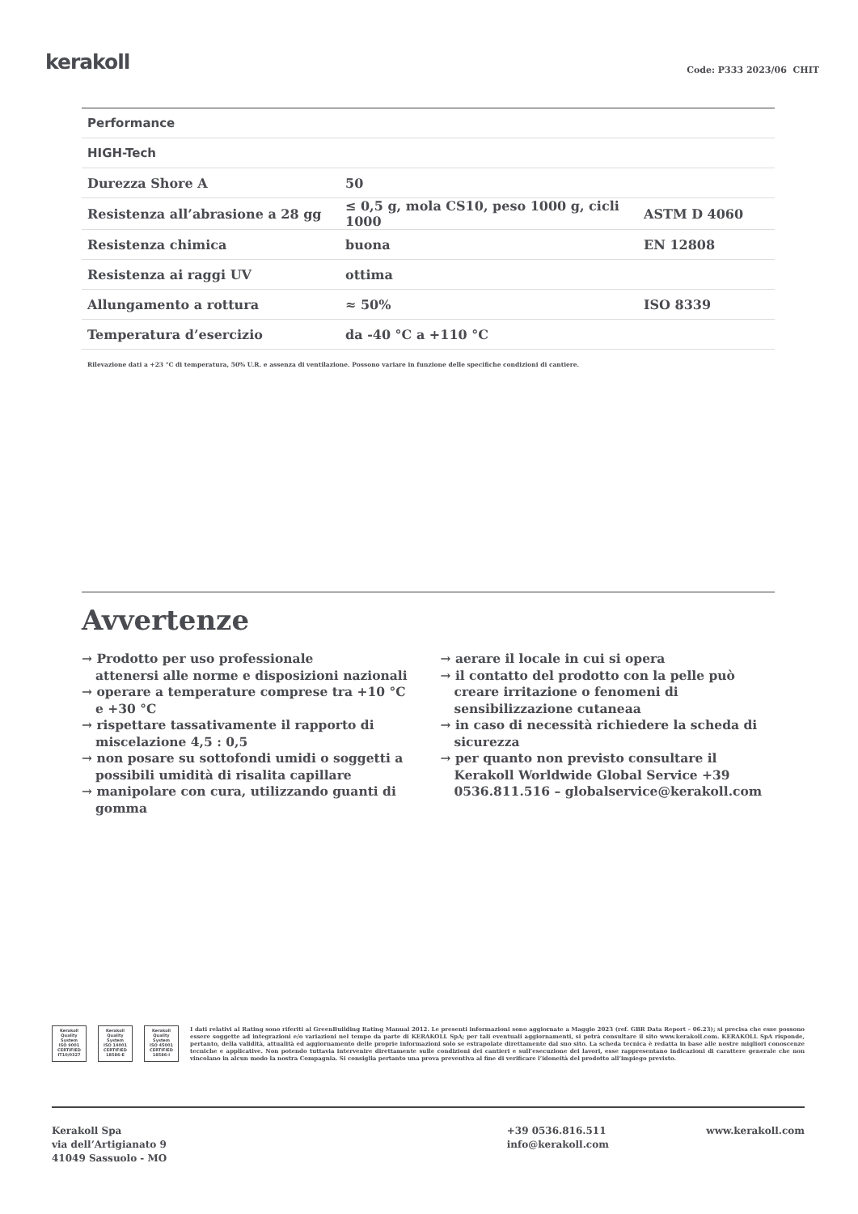kerakoll
Code: P333 2023/06 CHIT
| Performance | | |
| HIGH-Tech | | |
| Durezza Shore A | 50 | |
| Resistenza all’abrasione a 28 gg | ≤ 0,5 g, mola CS10, peso 1000 g, cicli 1000 | ASTM D 4060 |
| Resistenza chimica | buona | EN 12808 |
| Resistenza ai raggi UV | ottima | |
| Allungamento a rottura | ≈ 50% | ISO 8339 |
| Temperatura d’esercizio | da -40 °C a +110 °C | |
Rilevazione dati a +23 °C di temperatura, 50% U.R. e assenza di ventilazione. Possono variare in funzione delle specifiche condizioni di cantiere.
Avvertenze
→ Prodotto per uso professionale
attenersi alle norme e disposizioni nazionali
→ operare a temperature comprese tra +10 °C e +30 °C
→ rispettare tassativamente il rapporto di miscelazione 4,5 : 0,5
→ non posare su sottofondi umidi o soggetti a possibili umidità di risalita capillare
→ manipolare con cura, utilizzando guanti di gomma
→ aerare il locale in cui si opera
→ il contatto del prodotto con la pelle può creare irritazione o fenomeni di sensibilizzazione cutaneaa
→ in caso di necessità richiedere la scheda di sicurezza
→ per quanto non previsto consultare il Kerakoll Worldwide Global Service +39 0536.811.516 – globalservice@kerakoll.com
Kerakoll Quality System
ISO 9001 CERTIFIED IT10/0327
Kerakoll Quality System
ISO 14001 CERTIFIED 18586-E
Kerakoll Quality System
ISO 45001 CERTIFIED 18586-I
I dati relativi al Rating sono riferiti al GreenBuilding Rating Manual 2012. Le presenti informazioni sono aggiornate a Maggio 2023 (ref. GBR Data Report – 06.23); si precisa che esse possono essere soggette ad integrazioni e/o variazioni nel tempo da parte di KERAKOLL SpA; per tali eventuali aggiornamenti, si potrà consultare il sito www.kerakoll.com. KERAKOLL SpA risponde, pertanto, della validità, attualità ed aggiornamento delle proprie informazioni solo se estrapolate direttamente dal suo sito. La scheda tecnica è redatta in base alle nostre migliori conoscenze tecniche e applicative. Non potendo tuttavia intervenire direttamente sulle condizioni dei cantieri e sull’esecuzione dei lavori, esse rappresentano indicazioni di carattere generale che non vincolano in alcun modo la nostra Compagnia. Si consiglia pertanto una prova preventiva al fine di verificare l’idoneità del prodotto all’impiego previsto.
Kerakoll Spa
via dell’Artigianato 9
41049 Sassuolo - MO
+39 0536.816.511
info@kerakoll.com
www.kerakoll.com